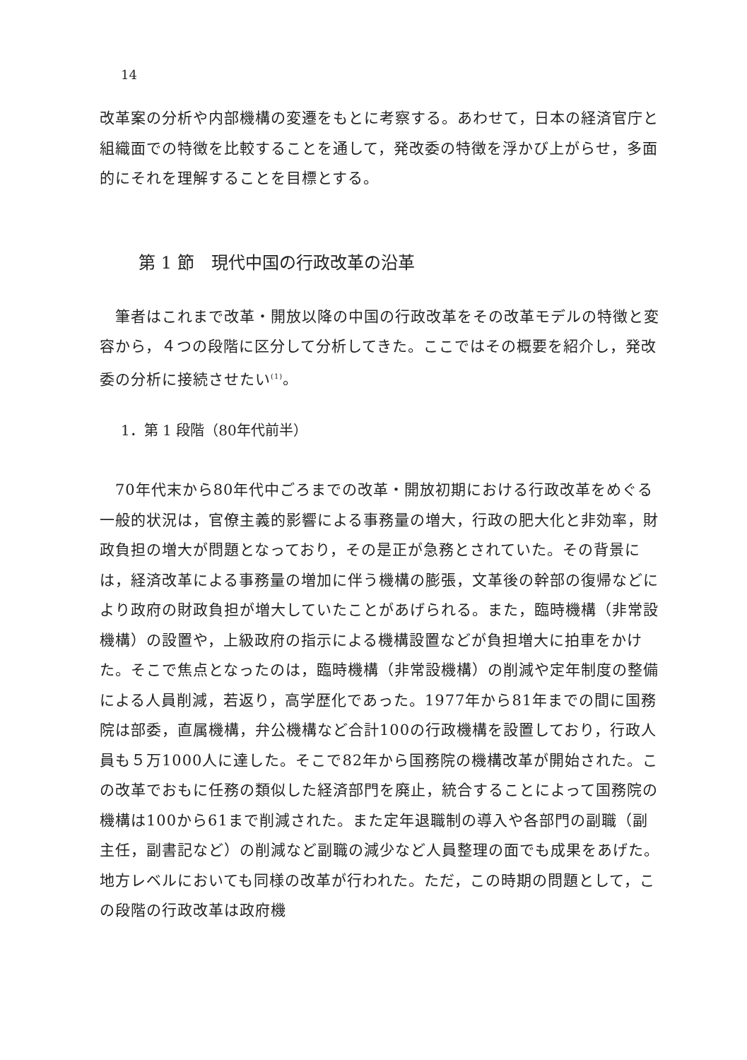14
改革案の分析や内部機構の変遷をもとに考察する。あわせて，日本の経済官庁と組織面での特徴を比較することを通して，発改委の特徴を浮かび上がらせ，多面的にそれを理解することを目標とする。
第 1 節　現代中国の行政改革の沿革
　筆者はこれまで改革・開放以降の中国の行政改革をその改革モデルの特徴と変容から，４つの段階に区分して分析してきた。ここではその概要を紹介し，発改委の分析に接続させたい<sup>(1)</sup>。
1．第 1 段階（80年代前半）
　70年代末から80年代中ごろまでの改革・開放初期における行政改革をめぐる一般的状況は，官僚主義的影響による事務量の増大，行政の肥大化と非効率，財政負担の増大が問題となっており，その是正が急務とされていた。その背景には，経済改革による事務量の増加に伴う機構の膨張，文革後の幹部の復帰などにより政府の財政負担が増大していたことがあげられる。また，臨時機構（非常設機構）の設置や，上級政府の指示による機構設置などが負担増大に拍車をかけた。そこで焦点となったのは，臨時機構（非常設機構）の削減や定年制度の整備による人員削減，若返り，高学歴化であった。1977年から81年までの間に国務院は部委，直属機構，弁公機構など合計100の行政機構を設置しており，行政人員も５万1000人に達した。そこで82年から国務院の機構改革が開始された。この改革でおもに任務の類似した経済部門を廃止，統合することによって国務院の機構は100から61まで削減された。また定年退職制の導入や各部門の副職（副主任，副書記など）の削減など副職の減少など人員整理の面でも成果をあげた。地方レベルにおいても同様の改革が行われた。ただ，この時期の問題として，この段階の行政改革は政府機